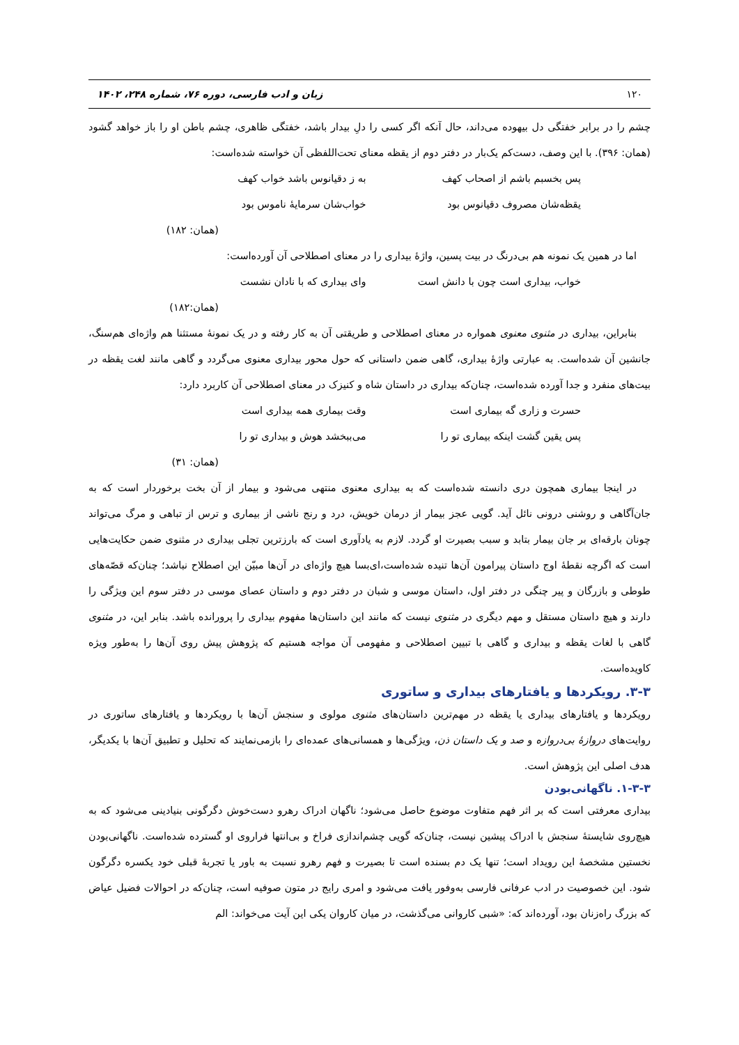۱۲۰ زبان و ادب فارسی، دوره ۷۶، شماره ۲۴۸، ۱۴۰۲
چشم را در برابر خفتگی دل بیهوده می‌داند، حال آنکه اگر کسی را دلِ بیدار باشد، خفتگی ظاهری، چشم باطن او را باز خواهد گشود (همان: ۳۹۶). با این وصف، دست‌کم یک‌بار در دفتر دوم از یقظه معنای تحت‌اللفظی آن خواسته شده‌است:
پس بخسبم باشم از اصحاب کهف به ز دقیانوس باشد خواب کهف
یقظه‌شان مصروف دقیانوس بود خواب‌شان سرمایهٔ ناموس بود
(همان: ۱۸۲)
اما در همین یک نمونه هم بی‌درنگ در بیت پسین، واژهٔ بیداری را در معنای اصطلاحی آن آورده‌است:
خواب، بیداری است چون با دانش است وای بیداری که با نادان نشست
(همان:۱۸۲)
بنابراین، بیداری در مثنوی معنوی همواره در معنای اصطلاحی و طریقتی آن به کار رفته و در یک نمونهٔ مستثنا هم واژه‌ای هم‌سنگ، جانشین آن شده‌است. به عبارتی واژهٔ بیداری، گاهی ضمن داستانی که حول محور بیداری معنوی می‌گردد و گاهی مانند لغت یقظه در بیت‌های منفرد و جدا آورده شده‌است، چنان‌که بیداری در داستان شاه و کنیزک در معنای اصطلاحی آن کاربرد دارد:
حسرت و زاری گه بیماری است وقت بیماری همه بیداری است
پس یقین گشت اینکه بیماری تو را می‌ببخشد هوش و بیداری تو را
(همان: ۳۱)
در اینجا بیماری همچون دری دانسته شده‌است که به بیداری معنوی منتهی می‌شود و بیمار از آن بخت برخوردار است که به جان‌آگاهی و روشنی درونی نائل آید. گویی عجز بیمار از درمان خویش، درد و رنج ناشی از بیماری و ترس از تباهی و مرگ می‌تواند چونان بارقه‌ای بر جان بیمار بتابد و سبب بصیرت او گردد. لازم به یادآوری است که بارزترین تجلی بیداری در مثنوی ضمن حکایت‌هایی است که اگرچه نقطهٔ اوج داستان پیرامون آن‌ها تنیده شده‌است،ای‌بسا هیچ واژه‌ای در آن‌ها مبیّن این اصطلاح نباشد؛ چنان‌که قصّه‌های طوطی و بازرگان و پیر چنگی در دفتر اول، داستان موسی و شبان در دفتر دوم و داستان عصای موسی در دفتر سوم این ویژگی را دارند و هیچ داستان مستقل و مهم دیگری در مثنوی نیست که مانند این داستان‌ها مفهوم بیداری را پرورانده باشد. بنابر این، در مثنوی گاهی با لغات یقظه و بیداری و گاهی با تبیین اصطلاحی و مفهومی آن مواجه هستیم که پژوهش پیش روی آن‌ها را به‌طور ویژه کاویده‌است.
۳-۳. رویکردها و یافتارهای بیداری و ساتوری
رویکردها و یافتارهای بیداری یا یقظه در مهم‌ترین داستان‌های مثنوی مولوی و سنجش آن‌ها با رویکردها و یافتارهای ساتوری در روایت‌های دروازهٔ بی‌دروازه و صد و یک داستان ذن، ویژگی‌ها و همسانی‌های عمده‌ای را بازمی‌نمایند که تحلیل و تطبیق آن‌ها با یکدیگر، هدف اصلی این پژوهش است.
۱-۳-۳. ناگهانی‌بودن
بیداری معرفتی است که بر اثر فهم متفاوت موضوع حاصل می‌شود؛ ناگهان ادراک رهرو دست‌خوش دگرگونی بنیادینی می‌شود که به هیچ‌روی شایستهٔ سنجش با ادراک پیشین نیست، چنان‌که گویی چشم‌اندازی فراخ و بی‌انتها فراروی او گسترده شده‌است. ناگهانی‌بودن نخستین مشخصهٔ این رویداد است؛ تنها یک دم بسنده است تا بصیرت و فهم رهرو نسبت به باور یا تجربهٔ قبلی خود یکسره دگرگون شود. این خصوصیت در ادب عرفانی فارسی به‌وفور یافت می‌شود و امری رایج در متون صوفیه است، چنان‌که در احوالات فضیل عیاض که بزرگ راه‌زنان بود، آورده‌اند که: «شبی کاروانی می‌گذشت، در میان کاروان یکی این آیت می‌خواند: الم